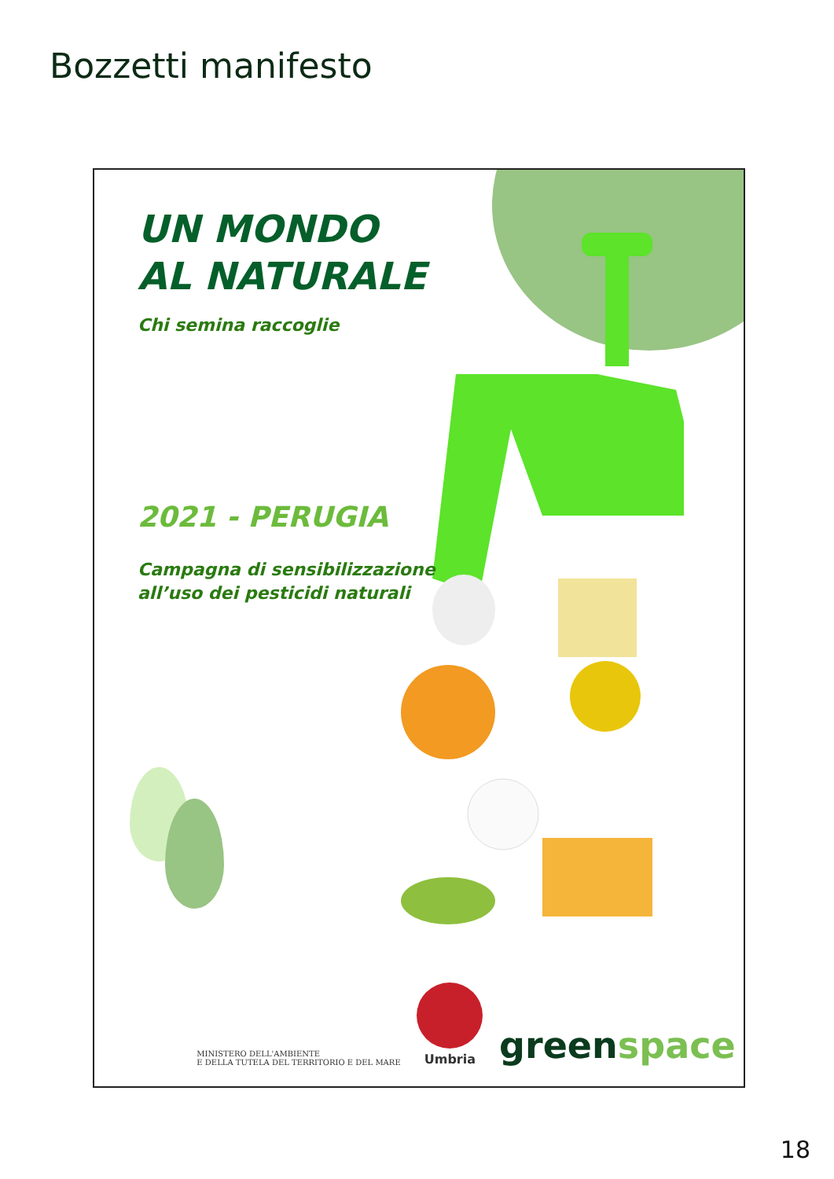Bozzetti manifesto
UN MONDO AL NATURALE
Chi semina raccoglie
2021 - PERUGIA
Campagna di sensibilizzazione all’uso dei pesticidi naturali
MINISTERO DELL'AMBIENTE
E DELLA TUTELA DEL TERRITORIO E DEL MARE
Umbria
greenspace
18